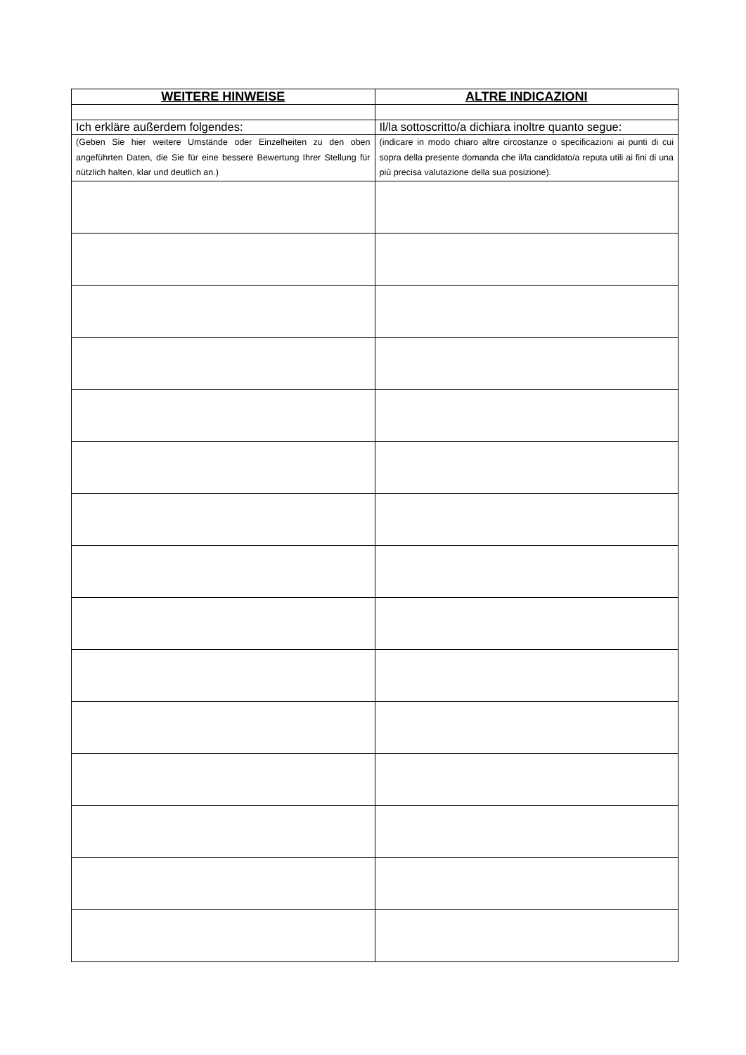| WEITERE HINWEISE | ALTRE INDICAZIONI |
| --- | --- |
| Ich erkläre außerdem folgendes: | Il/la sottoscritto/a dichiara inoltre quanto segue: |
| (Geben Sie hier weitere Umstände oder Einzelheiten zu den oben angeführten Daten, die Sie für eine bessere Bewertung Ihrer Stellung für nützlich halten, klar und deutlich an.) | (indicare in modo chiaro altre circostanze o specificazioni ai punti di cui sopra della presente domanda che il/la candidato/a reputa utili ai fini di una più precisa valutazione della sua posizione). |